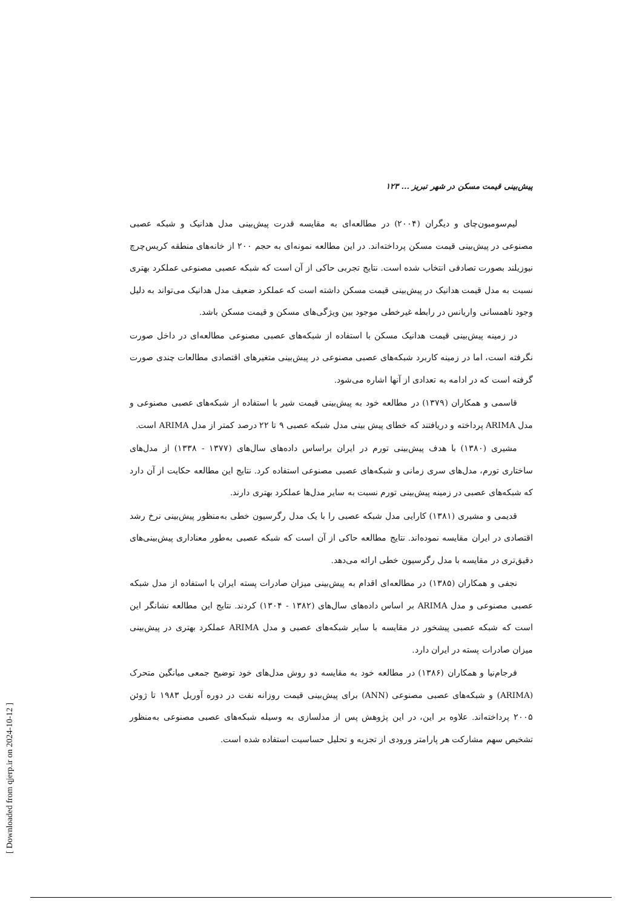[ Downloaded from qjerp.ir on 2024-10-12 ]
پیش‌بینی قیمت مسکن در شهر تبریز ... ۱۲۳
لیم‌سومبون‌چای و دیگران (۲۰۰۴) در مطالعه‌ای به مقایسه قدرت پیش‌بینی مدل هدانیک و شبکه عصبی مصنوعی در پیش‌بینی قیمت مسکن پرداخته‌اند. در این مطالعه نمونه‌ای به حجم ۲۰۰ از خانه‌های منطقه کریس‌چرچ نیوزیلند بصورت تصادفی انتخاب شده است. نتایج تجربی حاکی از آن است که شبکه عصبی مصنوعی عملکرد بهتری نسبت به مدل قیمت هدانیک در پیش‌بینی قیمت مسکن داشته است که عملکرد ضعیف مدل هدانیک می‌تواند به دلیل وجود ناهمسانی واریانس در رابطه غیرخطی موجود بین ویژگی‌های مسکن و قیمت مسکن باشد.
در زمینه پیش‌بینی قیمت هدانیک مسکن با استفاده از شبکه‌های عصبی مصنوعی مطالعه‌ای در داخل صورت نگرفته است، اما در زمینه کاربرد شبکه‌های عصبی مصنوعی در پیش‌بینی متغیرهای اقتصادی مطالعات چندی صورت گرفته است که در ادامه به تعدادی از آنها اشاره می‌شود.
قاسمی و همکاران (۱۳۷۹) در مطالعه خود به پیش‌بینی قیمت شیر با استفاده از شبکه‌های عصبی مصنوعی و مدل ARIMA پرداخته و دریافتند که خطای پیش بینی مدل شبکه عصبی ۹ تا ۲۲ درصد کمتر از مدل ARIMA است.
مشیری (۱۳۸۰) با هدف پیش‌بینی تورم در ایران براساس داده‌های سال‌های (۱۳۷۷ - ۱۳۳۸) از مدل‌های ساختاری تورم، مدل‌های سری زمانی و شبکه‌های عصبی مصنوعی استفاده کرد. نتایج این مطالعه حکایت از آن دارد که شبکه‌های عصبی در زمینه پیش‌بینی تورم نسبت به سایر مدل‌ها عملکرد بهتری دارند.
قدیمی و مشیری (۱۳۸۱) کارایی مدل شبکه عصبی را با یک مدل رگرسیون خطی به‌منظور پیش‌بینی نرخ رشد اقتصادی در ایران مقایسه نموده‌اند. نتایج مطالعه حاکی از آن است که شبکه عصبی به‌طور معناداری پیش‌بینی‌های دقیق‌تری در مقایسه با مدل رگرسیون خطی ارائه می‌دهد.
نجفی و همکاران (۱۳۸۵) در مطالعه‌ای اقدام به پیش‌بینی میزان صادرات پسته ایران با استفاده از مدل شبکه عصبی مصنوعی و مدل ARIMA بر اساس داده‌های سال‌های (۱۳۸۲ - ۱۳۰۴) کردند. نتایج این مطالعه نشانگر این است که شبکه عصبی پیشخور در مقایسه با سایر شبکه‌های عصبی و مدل ARIMA عملکرد بهتری در پیش‌بینی میزان صادرات پسته در ایران دارد.
فرجام‌نیا و همکاران (۱۳۸۶) در مطالعه خود به مقایسه دو روش مدل‌های خود توضیح جمعی میانگین متحرک (ARIMA) و شبکه‌های عصبی مصنوعی (ANN) برای پیش‌بینی قیمت روزانه نفت در دوره آوریل ۱۹۸۳ تا ژوئن ۲۰۰۵ پرداخته‌اند. علاوه بر این، در این پژوهش پس از مدلسازی به وسیله شبکه‌های عصبی مصنوعی به‌منظور تشخیص سهم مشارکت هر پارامتر ورودی از تجزیه و تحلیل حساسیت استفاده شده است.